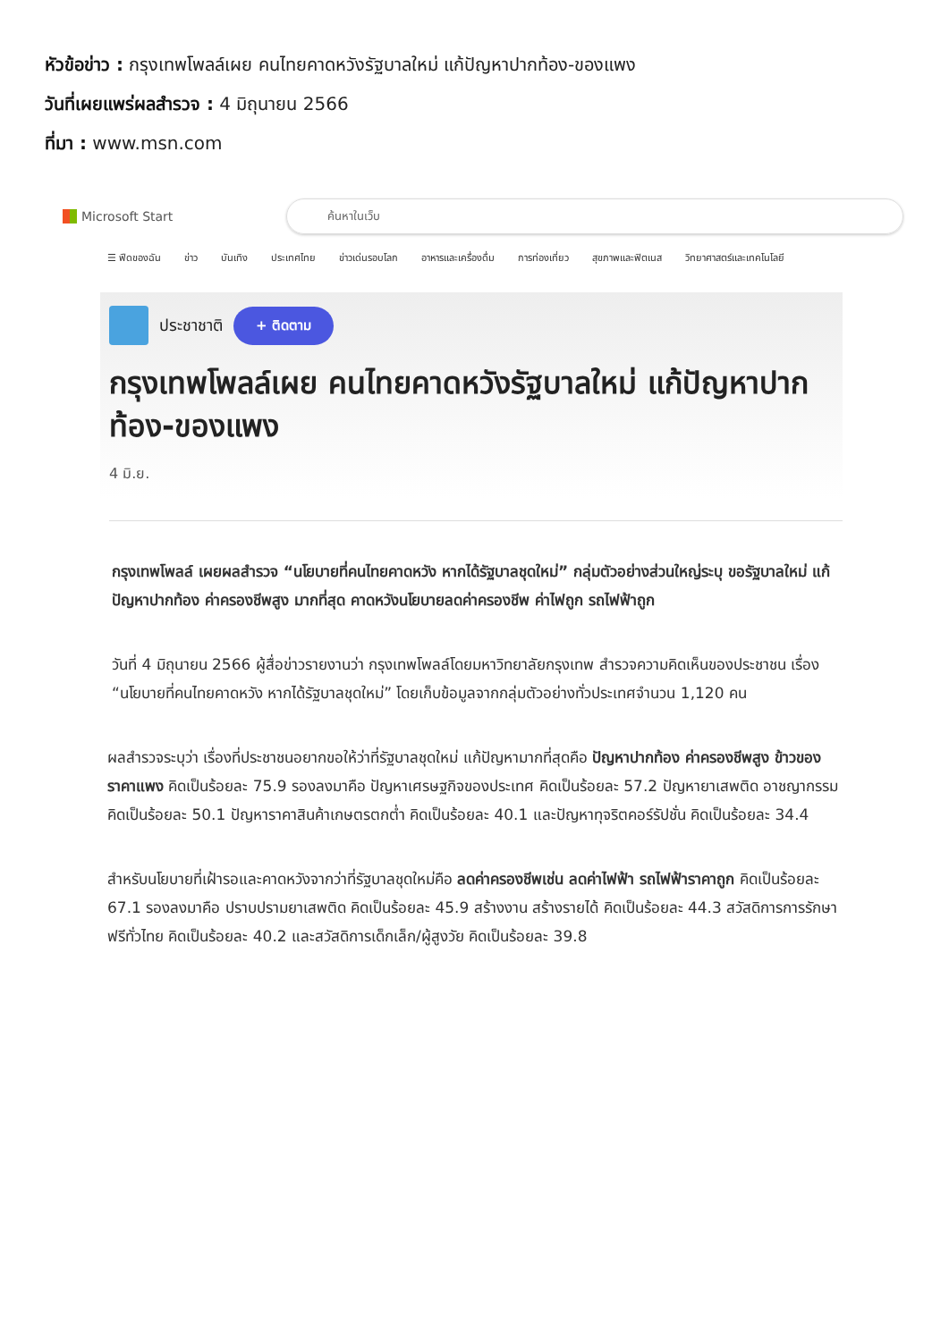หัวข้อข่าว : กรุงเทพโพลล์เผย คนไทยคาดหวังรัฐบาลใหม่ แก้ปัญหาปากท้อง-ของแพง
วันที่เผยแพร่ผลสำรวจ : 4 มิถุนายน 2566
ที่มา : www.msn.com
Microsoft Start
ค้นหาในเว็บ
☰ ฟีดของฉัน ข่าว บันเทิง ประเทศไทย ข่าวเด่นรอบโลก อาหารและเครื่องดื่ม การท่องเที่ยว สุขภาพและฟิตเนส วิทยาศาสตร์และเทคโนโลยี
ประชาชาติ + ติดตาม
กรุงเทพโพลล์เผย คนไทยคาดหวังรัฐบาลใหม่ แก้ปัญหาปากท้อง-ของแพง
4 มิ.ย.
กรุงเทพโพลล์ เผยผลสำรวจ “นโยบายที่คนไทยคาดหวัง หากได้รัฐบาลชุดใหม่” กลุ่มตัวอย่างส่วนใหญ่ระบุ ขอรัฐบาลใหม่ แก้ปัญหาปากท้อง ค่าครองชีพสูง มากที่สุด คาดหวังนโยบายลดค่าครองชีพ ค่าไฟถูก รถไฟฟ้าถูก
วันที่ 4 มิถุนายน 2566 ผู้สื่อข่าวรายงานว่า กรุงเทพโพลล์โดยมหาวิทยาลัยกรุงเทพ สำรวจความคิดเห็นของประชาชน เรื่อง “นโยบายที่คนไทยคาดหวัง หากได้รัฐบาลชุดใหม่” โดยเก็บข้อมูลจากกลุ่มตัวอย่างทั่วประเทศจำนวน 1,120 คน
ผลสำรวจระบุว่า เรื่องที่ประชาชนอยากขอให้ว่าที่รัฐบาลชุดใหม่ แก้ปัญหามากที่สุดคือ ปัญหาปากท้อง ค่าครองชีพสูง ข้าวของราคาแพง คิดเป็นร้อยละ 75.9 รองลงมาคือ ปัญหาเศรษฐกิจของประเทศ คิดเป็นร้อยละ 57.2 ปัญหายาเสพติด อาชญากรรม คิดเป็นร้อยละ 50.1 ปัญหาราคาสินค้าเกษตรตกต่ำ คิดเป็นร้อยละ 40.1 และปัญหาทุจริตคอร์รัปชั่น คิดเป็นร้อยละ 34.4
สำหรับนโยบายที่เฝ้ารอและคาดหวังจากว่าที่รัฐบาลชุดใหม่คือ ลดค่าครองชีพเช่น ลดค่าไฟฟ้า รถไฟฟ้าราคาถูก คิดเป็นร้อยละ 67.1 รองลงมาคือ ปราบปรามยาเสพติด คิดเป็นร้อยละ 45.9 สร้างงาน สร้างรายได้ คิดเป็นร้อยละ 44.3 สวัสดิการการรักษาฟรีทั่วไทย คิดเป็นร้อยละ 40.2 และสวัสดิการเด็กเล็ก/ผู้สูงวัย คิดเป็นร้อยละ 39.8